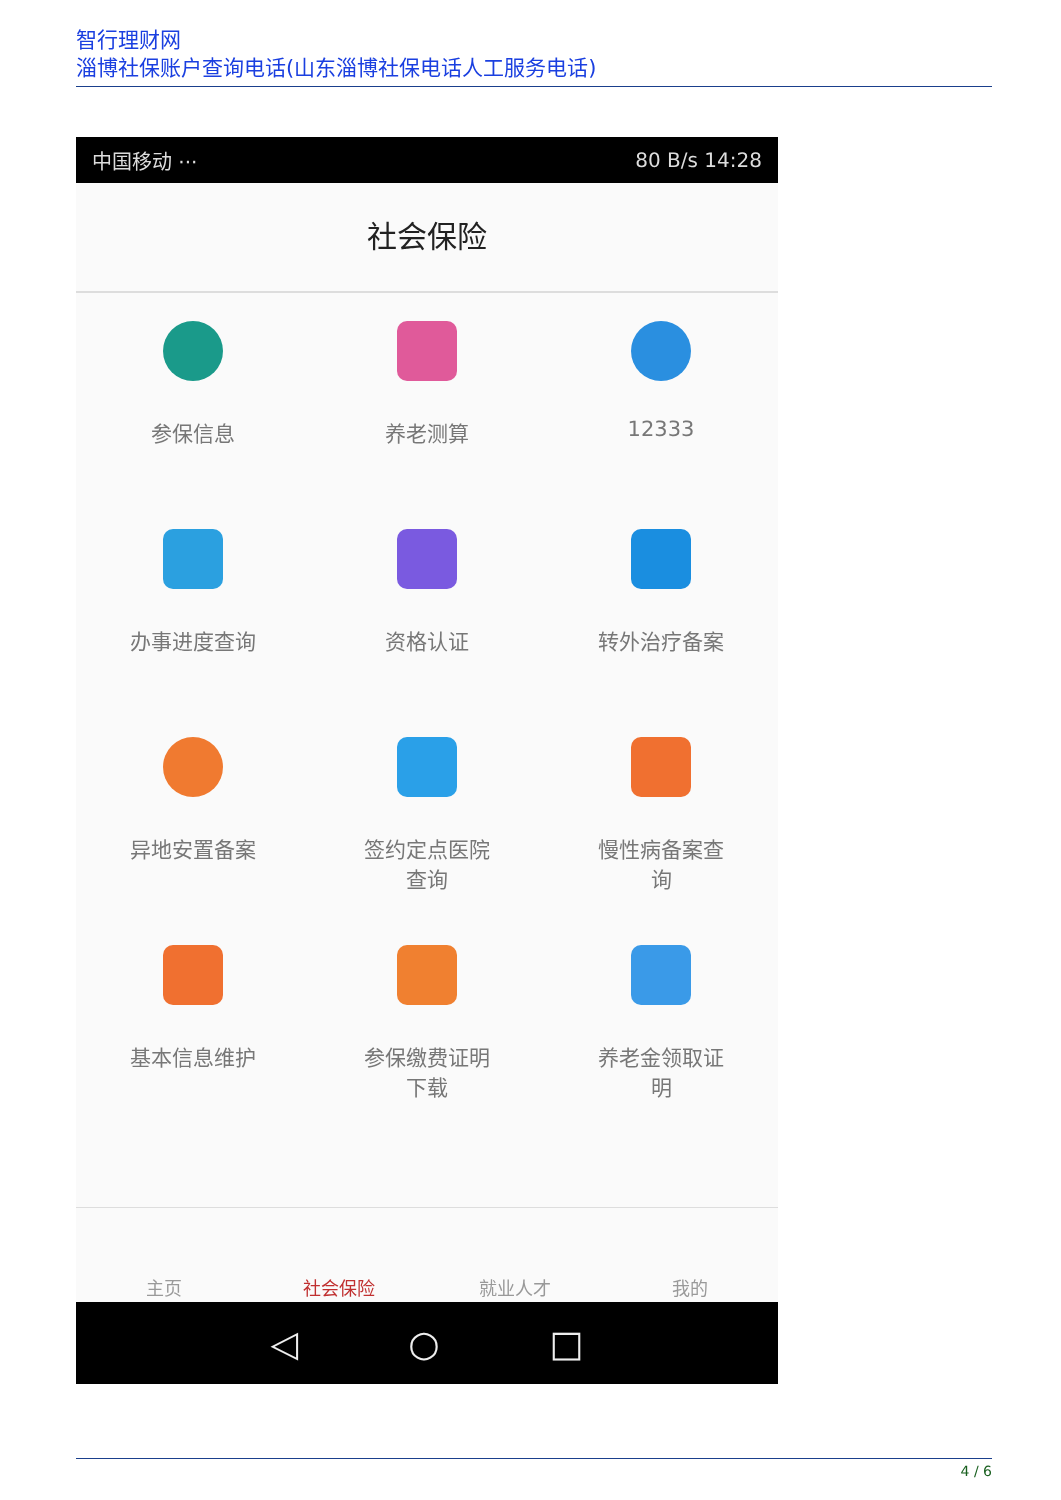智行理财网
淄博社保账户查询电话(山东淄博社保电话人工服务电话)
中国移动 ··· 80 B/s 14:28
社会保险
参保信息
养老测算
12333
办事进度查询
资格认证
转外治疗备案
异地安置备案
签约定点医院
查询
慢性病备案查
询
基本信息维护
参保缴费证明
下载
养老金领取证
明
主页 社会保险 就业人才 我的
◁ ○ □
4 / 6